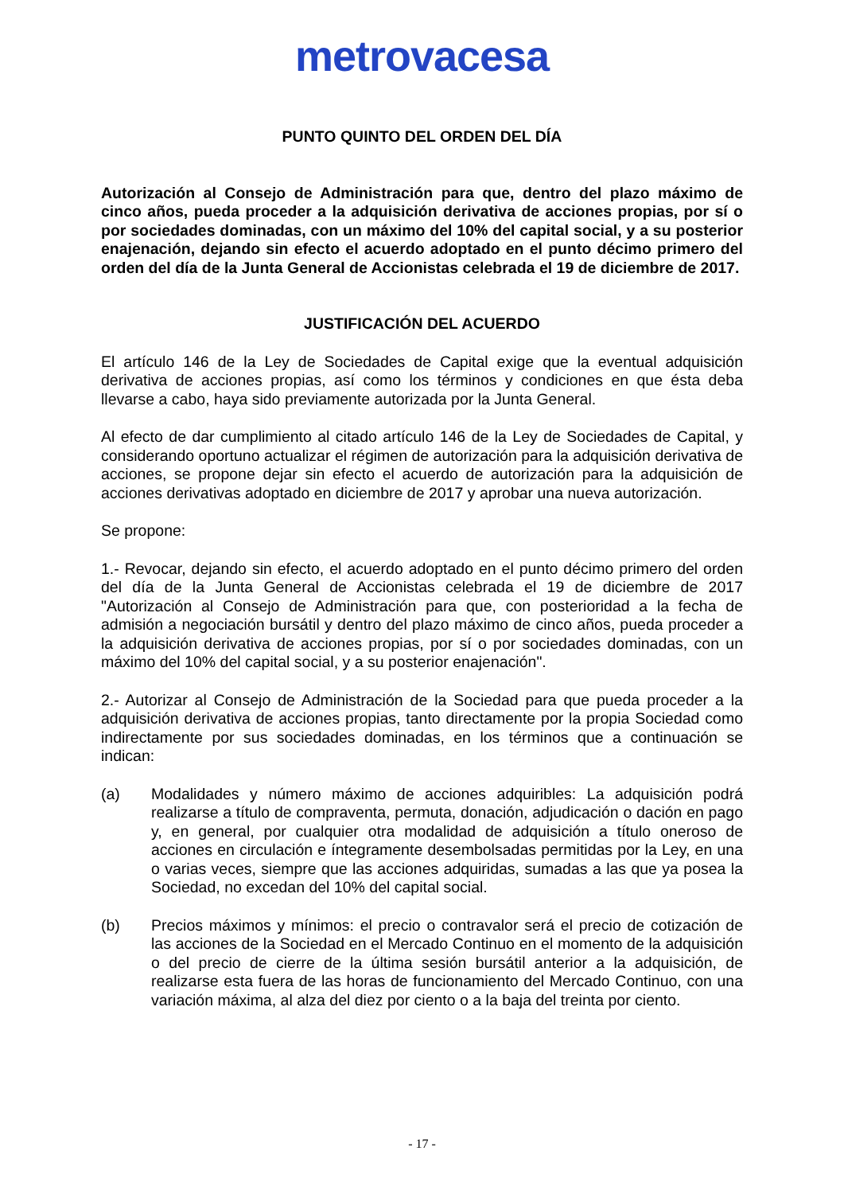metrovacesa
PUNTO QUINTO DEL ORDEN DEL DÍA
Autorización al Consejo de Administración para que, dentro del plazo máximo de cinco años, pueda proceder a la adquisición derivativa de acciones propias, por sí o por sociedades dominadas, con un máximo del 10% del capital social, y a su posterior enajenación, dejando sin efecto el acuerdo adoptado en el punto décimo primero del orden del día de la Junta General de Accionistas celebrada el 19 de diciembre de 2017.
JUSTIFICACIÓN DEL ACUERDO
El artículo 146 de la Ley de Sociedades de Capital exige que la eventual adquisición derivativa de acciones propias, así como los términos y condiciones en que ésta deba llevarse a cabo, haya sido previamente autorizada por la Junta General.
Al efecto de dar cumplimiento al citado artículo 146 de la Ley de Sociedades de Capital, y considerando oportuno actualizar el régimen de autorización para la adquisición derivativa de acciones, se propone dejar sin efecto el acuerdo de autorización para la adquisición de acciones derivativas adoptado en diciembre de 2017 y aprobar una nueva autorización.
Se propone:
1.- Revocar, dejando sin efecto, el acuerdo adoptado en el punto décimo primero del orden del día de la Junta General de Accionistas celebrada el 19 de diciembre de 2017 "Autorización al Consejo de Administración para que, con posterioridad a la fecha de admisión a negociación bursátil y dentro del plazo máximo de cinco años, pueda proceder a la adquisición derivativa de acciones propias, por sí o por sociedades dominadas, con un máximo del 10% del capital social, y a su posterior enajenación".
2.- Autorizar al Consejo de Administración de la Sociedad para que pueda proceder a la adquisición derivativa de acciones propias, tanto directamente por la propia Sociedad como indirectamente por sus sociedades dominadas, en los términos que a continuación se indican:
(a) Modalidades y número máximo de acciones adquiribles: La adquisición podrá realizarse a título de compraventa, permuta, donación, adjudicación o dación en pago y, en general, por cualquier otra modalidad de adquisición a título oneroso de acciones en circulación e íntegramente desembolsadas permitidas por la Ley, en una o varias veces, siempre que las acciones adquiridas, sumadas a las que ya posea la Sociedad, no excedan del 10% del capital social.
(b) Precios máximos y mínimos: el precio o contravalor será el precio de cotización de las acciones de la Sociedad en el Mercado Continuo en el momento de la adquisición o del precio de cierre de la última sesión bursátil anterior a la adquisición, de realizarse esta fuera de las horas de funcionamiento del Mercado Continuo, con una variación máxima, al alza del diez por ciento o a la baja del treinta por ciento.
- 17 -